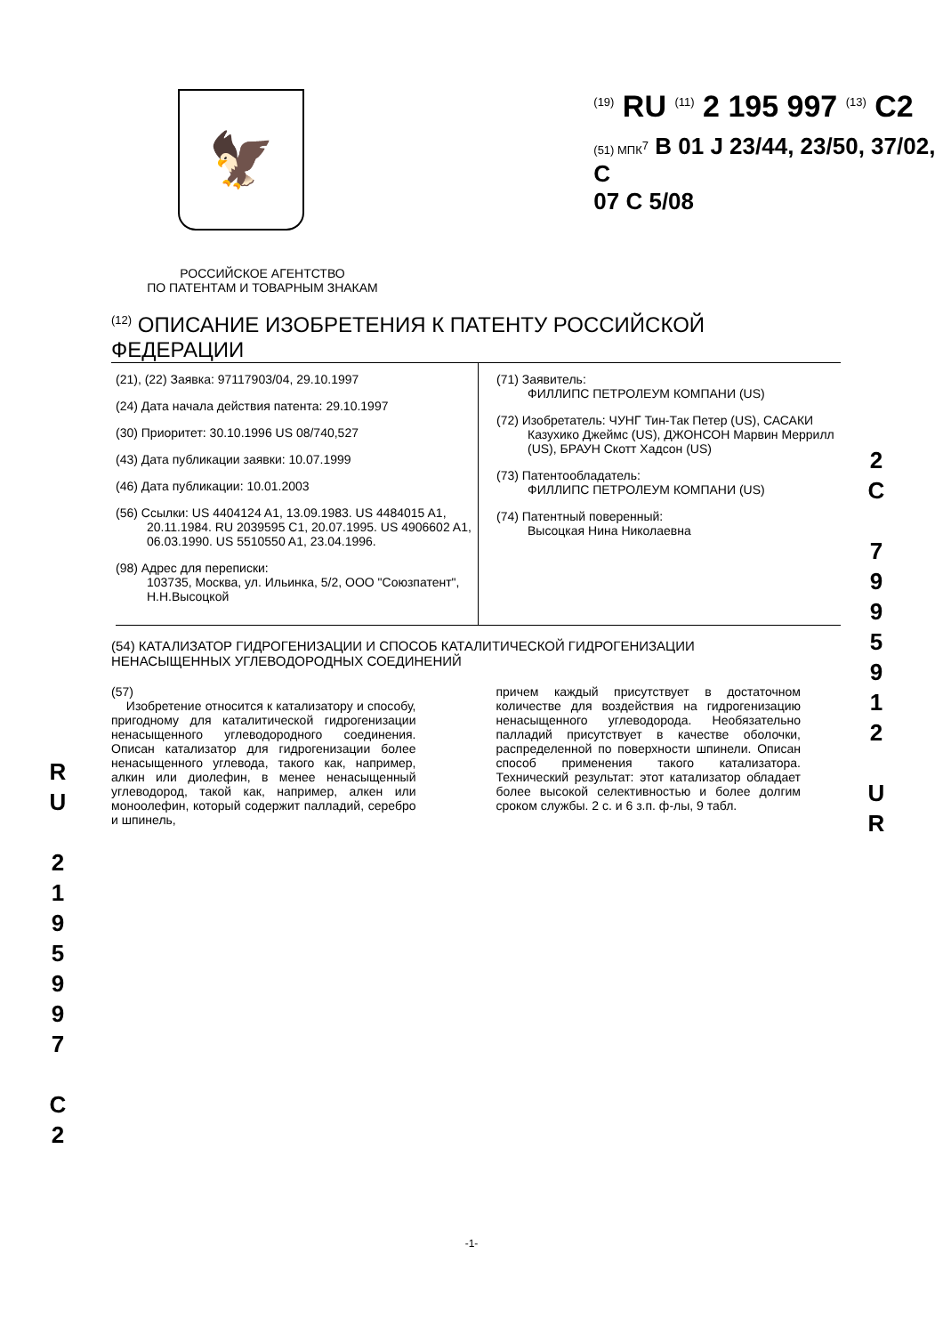🦅
<sup>(19)</sup> RU <sup>(11)</sup> 2 195 997 <sup>(13)</sup> C2
(51) МПК<sup>7</sup> B 01 J 23/44, 23/50, 37/02, C
07 C 5/08
РОССИЙСКОЕ АГЕНТСТВО
ПО ПАТЕНТАМ И ТОВАРНЫМ ЗНАКАМ
<sup>(12)</sup> ОПИСАНИЕ ИЗОБРЕТЕНИЯ К ПАТЕНТУ РОССИЙСКОЙ ФЕДЕРАЦИИ
(21), (22) Заявка: 97117903/04, 29.10.1997
(24) Дата начала действия патента: 29.10.1997
(30) Приоритет: 30.10.1996 US 08/740,527
(43) Дата публикации заявки: 10.07.1999
(46) Дата публикации: 10.01.2003
(56) Ссылки: US 4404124 A1, 13.09.1983. US 4484015 A1, 20.11.1984. RU 2039595 C1, 20.07.1995. US 4906602 A1, 06.03.1990. US 5510550 A1, 23.04.1996.
(98) Адрес для переписки:
103735, Москва, ул. Ильинка, 5/2, ООО "Союзпатент", Н.Н.Высоцкой
(71) Заявитель:
ФИЛЛИПС ПЕТРОЛЕУМ КОМПАНИ (US)
(72) Изобретатель: ЧУНГ Тин-Так Петер (US), САСАКИ Казухико Джеймс (US), ДЖОНСОН Марвин Меррилл (US), БРАУН Скотт Хадсон (US)
(73) Патентообладатель:
ФИЛЛИПС ПЕТРОЛЕУМ КОМПАНИ (US)
(74) Патентный поверенный:
Высоцкая Нина Николаевна
(54) КАТАЛИЗАТОР ГИДРОГЕНИЗАЦИИ И СПОСОБ КАТАЛИТИЧЕСКОЙ ГИДРОГЕНИЗАЦИИ НЕНАСЫЩЕННЫХ УГЛЕВОДОРОДНЫХ СОЕДИНЕНИЙ
(57)
Изобретение относится к катализатору и способу, пригодному для каталитической гидрогенизации ненасыщенного углеводородного соединения. Описан катализатор для гидрогенизации более ненасыщенного углевода, такого как, например, алкин или диолефин, в менее ненасыщенный углеводород, такой как, например, алкен или моноолефин, который содержит палладий, серебро и шпинель,
причем каждый присутствует в достаточном количестве для воздействия на гидрогенизацию ненасыщенного углеводорода. Необязательно палладий присутствует в качестве оболочки, распределенной по поверхности шпинели. Описан способ применения такого катализатора. Технический результат: этот катализатор обладает более высокой селективностью и более долгим сроком службы. 2 с. и 6 з.п. ф-лы, 9 табл.
R
U
2
1
9
5
9
9
7
C
2
2
C
7
9
9
5
9
1
2
U
R
-1-